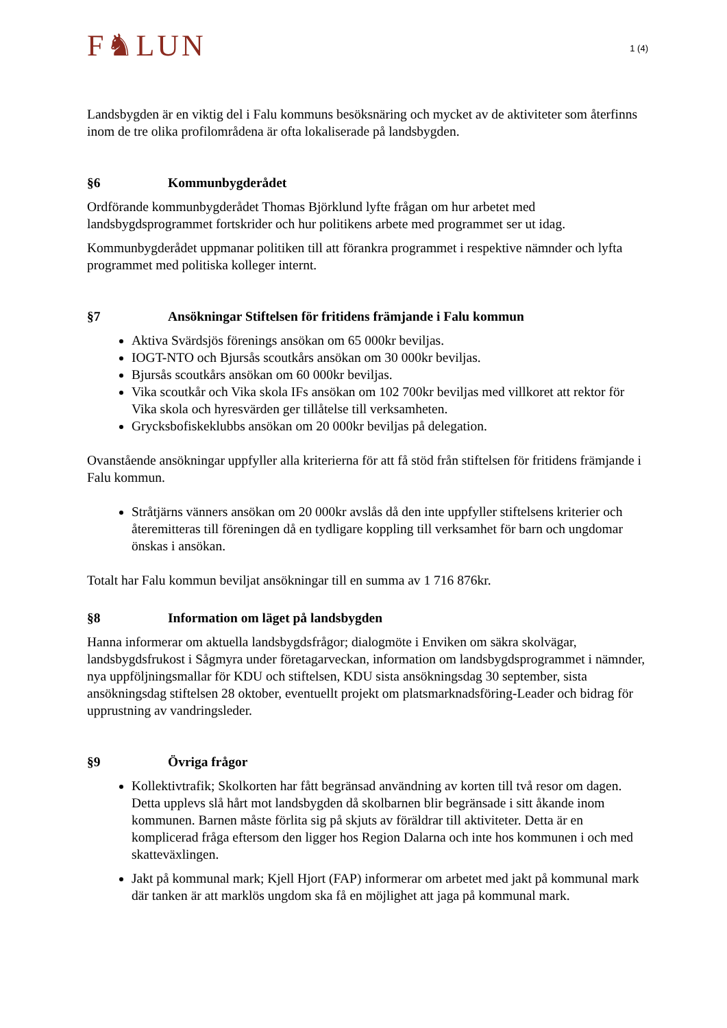F♞LUN
1 (4)
Landsbygden är en viktig del i Falu kommuns besöksnäring och mycket av de aktiviteter som återfinns inom de tre olika profilområdena är ofta lokaliserade på landsbygden.
§6 Kommunbygderådet
Ordförande kommunbygderådet Thomas Björklund lyfte frågan om hur arbetet med landsbygdsprogrammet fortskrider och hur politikens arbete med programmet ser ut idag.
Kommunbygderådet uppmanar politiken till att förankra programmet i respektive nämnder och lyfta programmet med politiska kolleger internt.
§7 Ansökningar Stiftelsen för fritidens främjande i Falu kommun
Aktiva Svärdsjös förenings ansökan om 65 000kr beviljas.
IOGT-NTO och Bjursås scoutkårs ansökan om 30 000kr beviljas.
Bjursås scoutkårs ansökan om 60 000kr beviljas.
Vika scoutkår och Vika skola IFs ansökan om 102 700kr beviljas med villkoret att rektor för Vika skola och hyresvärden ger tillåtelse till verksamheten.
Grycksbofiskeklubbs ansökan om 20 000kr beviljas på delegation.
Ovanstående ansökningar uppfyller alla kriterierna för att få stöd från stiftelsen för fritidens främjande i Falu kommun.
Stråtjärns vänners ansökan om 20 000kr avslås då den inte uppfyller stiftelsens kriterier och återemitteras till föreningen då en tydligare koppling till verksamhet för barn och ungdomar önskas i ansökan.
Totalt har Falu kommun beviljat ansökningar till en summa av 1 716 876kr.
§8 Information om läget på landsbygden
Hanna informerar om aktuella landsbygdsfrågor; dialogmöte i Enviken om säkra skolvägar, landsbygdsfrukost i Sågmyra under företagarveckan, information om landsbygdsprogrammet i nämnder, nya uppföljningsmallar för KDU och stiftelsen, KDU sista ansökningsdag 30 september, sista ansökningsdag stiftelsen 28 oktober, eventuellt projekt om platsmarknadsföring-Leader och bidrag för upprustning av vandringsleder.
§9 Övriga frågor
Kollektivtrafik; Skolkorten har fått begränsad användning av korten till två resor om dagen. Detta upplevs slå hårt mot landsbygden då skolbarnen blir begränsade i sitt åkande inom kommunen. Barnen måste förlita sig på skjuts av föräldrar till aktiviteter. Detta är en komplicerad fråga eftersom den ligger hos Region Dalarna och inte hos kommunen i och med skatteväxlingen.
Jakt på kommunal mark; Kjell Hjort (FAP) informerar om arbetet med jakt på kommunal mark där tanken är att marklös ungdom ska få en möjlighet att jaga på kommunal mark.